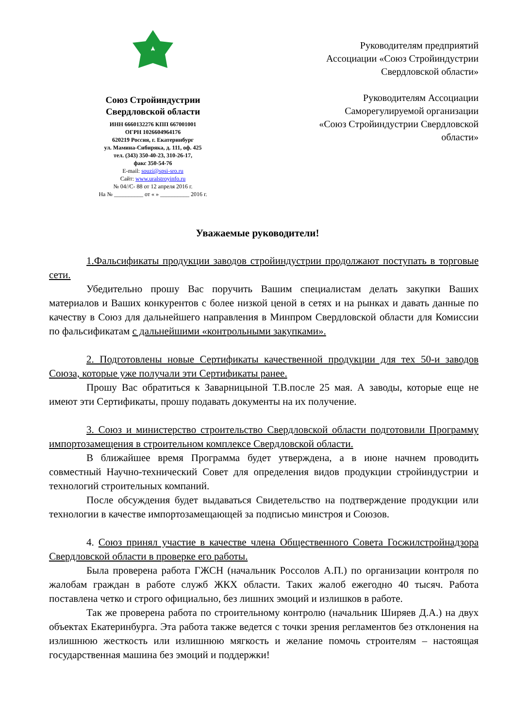Союз Стройиндустрии
Свердловской области
ИНН 6660132276 КПП 667001001
ОГРН 1026604964176
620219 Россия, г. Екатеринбург
ул. Мамина-Сибиряка, д. 111, оф. 425
тел. (343) 350-40-23, 310-26-17,
факс 350-54-76
E-mail: souzi@spsi-sro.ru
Сайт: www.uralstroyinfo.ru
№ 04//С- 88 от 12 апреля 2016 г.
На № __________ от « » __________ 2016 г.
Руководителям предприятий
Ассоциации «Союз Стройиндустрии
Свердловской области»
Руководителям Ассоциации
Саморегулируемой организации
«Союз Стройиндустрии Свердловской
области»
Уважаемые руководители!
1.Фальсификаты продукции заводов стройиндустрии продолжают поступать в торговые сети.
Убедительно прошу Вас поручить Вашим специалистам делать закупки Ваших материалов и Ваших конкурентов с более низкой ценой в сетях и на рынках и давать данные по качеству в Союз для дальнейшего направления в Минпром Свердловской области для Комиссии по фальсификатам с дальнейшими «контрольными закупками».
2. Подготовлены новые Сертификаты качественной продукции для тех 50-и заводов Союза, которые уже получали эти Сертификаты ранее.
Прошу Вас обратиться к Заварницыной Т.В.после 25 мая. А заводы, которые еще не имеют эти Сертификаты, прошу подавать документы на их получение.
3. Союз и министерство строительство Свердловской области подготовили Программу импортозамещения в строительном комплексе Свердловской области.
В ближайшее время Программа будет утверждена, а в июне начнем проводить совместный Научно-технический Совет для определения видов продукции стройиндустрии и технологий строительных компаний.
После обсуждения будет выдаваться Свидетельство на подтверждение продукции или технологии в качестве импортозамещающей за подписью минстроя и Союзов.
4. Союз принял участие в качестве члена Общественного Совета Госжилстройнадзора Свердловской области в проверке его работы.
Была проверена работа ГЖСН (начальник Россолов А.П.) по организации контроля по жалобам граждан в работе служб ЖКХ области. Таких жалоб ежегодно 40 тысяч. Работа поставлена четко и строго официально, без лишних эмоций и излишков в работе.
Так же проверена работа по строительному контролю (начальник Ширяев Д.А.) на двух объектах Екатеринбурга. Эта работа также ведется с точки зрения регламентов без отклонения на излишнюю жесткость или излишнюю мягкость и желание помочь строителям – настоящая государственная машина без эмоций и поддержки!